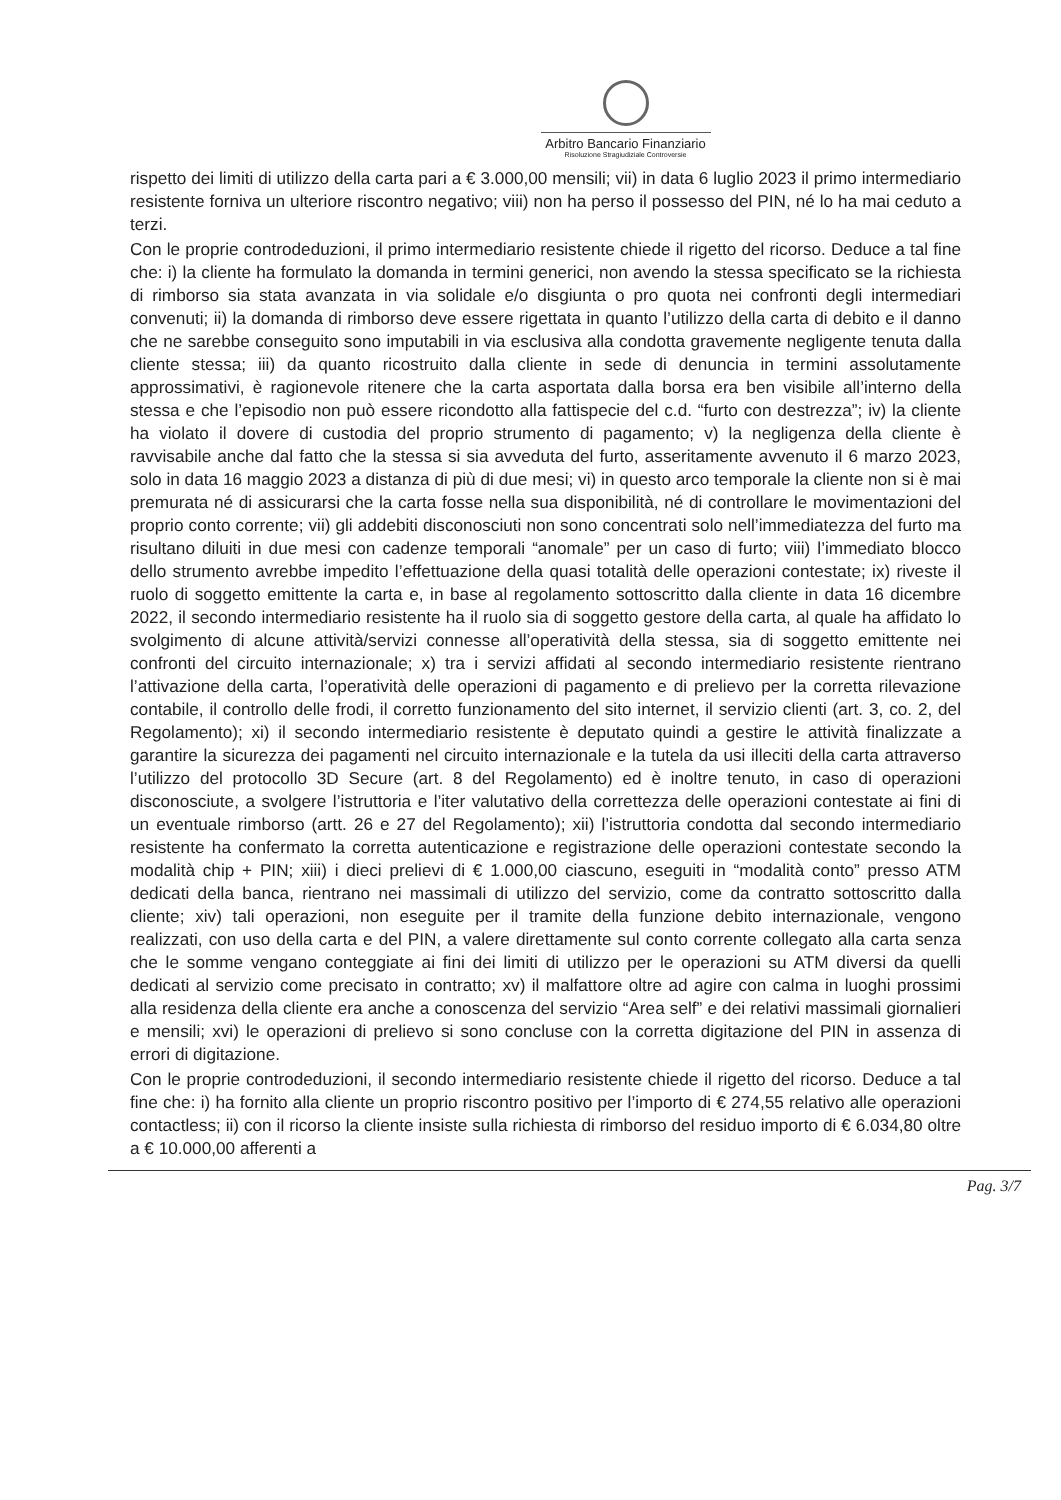Arbitro Bancario Finanziario
Risoluzione Stragiudiziale Controversie
rispetto dei limiti di utilizzo della carta pari a € 3.000,00 mensili; vii) in data 6 luglio 2023 il primo intermediario resistente forniva un ulteriore riscontro negativo; viii) non ha perso il possesso del PIN, né lo ha mai ceduto a terzi.
Con le proprie controdeduzioni, il primo intermediario resistente chiede il rigetto del ricorso. Deduce a tal fine che: i) la cliente ha formulato la domanda in termini generici, non avendo la stessa specificato se la richiesta di rimborso sia stata avanzata in via solidale e/o disgiunta o pro quota nei confronti degli intermediari convenuti; ii) la domanda di rimborso deve essere rigettata in quanto l’utilizzo della carta di debito e il danno che ne sarebbe conseguito sono imputabili in via esclusiva alla condotta gravemente negligente tenuta dalla cliente stessa; iii) da quanto ricostruito dalla cliente in sede di denuncia in termini assolutamente approssimativi, è ragionevole ritenere che la carta asportata dalla borsa era ben visibile all’interno della stessa e che l’episodio non può essere ricondotto alla fattispecie del c.d. “furto con destrezza”; iv) la cliente ha violato il dovere di custodia del proprio strumento di pagamento; v) la negligenza della cliente è ravvisabile anche dal fatto che la stessa si sia avveduta del furto, asseritamente avvenuto il 6 marzo 2023, solo in data 16 maggio 2023 a distanza di più di due mesi; vi) in questo arco temporale la cliente non si è mai premurata né di assicurarsi che la carta fosse nella sua disponibilità, né di controllare le movimentazioni del proprio conto corrente; vii) gli addebiti disconosciuti non sono concentrati solo nell’immediatezza del furto ma risultano diluiti in due mesi con cadenze temporali “anomale” per un caso di furto; viii) l’immediato blocco dello strumento avrebbe impedito l’effettuazione della quasi totalità delle operazioni contestate; ix) riveste il ruolo di soggetto emittente la carta e, in base al regolamento sottoscritto dalla cliente in data 16 dicembre 2022, il secondo intermediario resistente ha il ruolo sia di soggetto gestore della carta, al quale ha affidato lo svolgimento di alcune attività/servizi connesse all’operatività della stessa, sia di soggetto emittente nei confronti del circuito internazionale; x) tra i servizi affidati al secondo intermediario resistente rientrano l’attivazione della carta, l’operatività delle operazioni di pagamento e di prelievo per la corretta rilevazione contabile, il controllo delle frodi, il corretto funzionamento del sito internet, il servizio clienti (art. 3, co. 2, del Regolamento); xi) il secondo intermediario resistente è deputato quindi a gestire le attività finalizzate a garantire la sicurezza dei pagamenti nel circuito internazionale e la tutela da usi illeciti della carta attraverso l’utilizzo del protocollo 3D Secure (art. 8 del Regolamento) ed è inoltre tenuto, in caso di operazioni disconosciute, a svolgere l’istruttoria e l’iter valutativo della correttezza delle operazioni contestate ai fini di un eventuale rimborso (artt. 26 e 27 del Regolamento); xii) l’istruttoria condotta dal secondo intermediario resistente ha confermato la corretta autenticazione e registrazione delle operazioni contestate secondo la modalità chip + PIN; xiii) i dieci prelievi di € 1.000,00 ciascuno, eseguiti in “modalità conto” presso ATM dedicati della banca, rientrano nei massimali di utilizzo del servizio, come da contratto sottoscritto dalla cliente; xiv) tali operazioni, non eseguite per il tramite della funzione debito internazionale, vengono realizzati, con uso della carta e del PIN, a valere direttamente sul conto corrente collegato alla carta senza che le somme vengano conteggiate ai fini dei limiti di utilizzo per le operazioni su ATM diversi da quelli dedicati al servizio come precisato in contratto; xv) il malfattore oltre ad agire con calma in luoghi prossimi alla residenza della cliente era anche a conoscenza del servizio “Area self” e dei relativi massimali giornalieri e mensili; xvi) le operazioni di prelievo si sono concluse con la corretta digitazione del PIN in assenza di errori di digitazione.
Con le proprie controdeduzioni, il secondo intermediario resistente chiede il rigetto del ricorso. Deduce a tal fine che: i) ha fornito alla cliente un proprio riscontro positivo per l’importo di € 274,55 relativo alle operazioni contactless; ii) con il ricorso la cliente insiste sulla richiesta di rimborso del residuo importo di € 6.034,80 oltre a € 10.000,00 afferenti a
Pag. 3/7